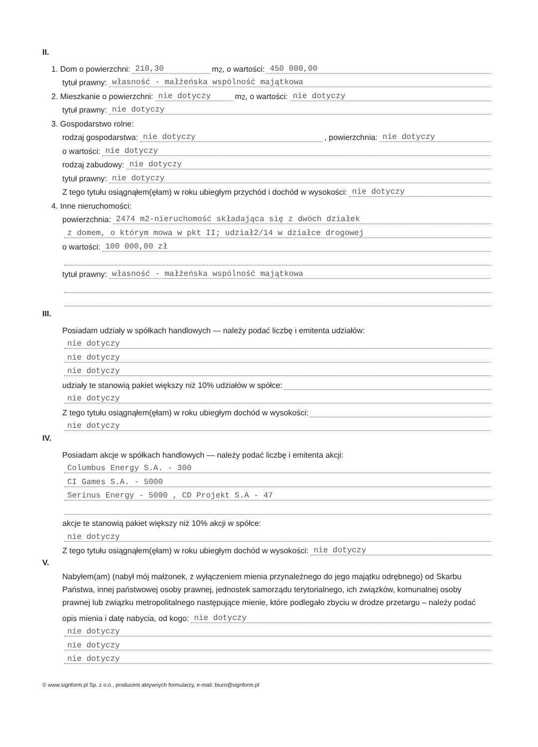II.
1. Dom o powierzchni: 210,30 m<sup>2</sup>, o wartości: 450 000,00
tytuł prawny: własność - małżeńska wspólność majątkowa
2. Mieszkanie o powierzchni: nie dotyczy m<sup>2</sup>, o wartości: nie dotyczy
tytuł prawny: nie dotyczy
3. Gospodarstwo rolne:
rodzaj gospodarstwa: nie dotyczy, powierzchnia: nie dotyczy
o wartości: nie dotyczy
rodzaj zabudowy: nie dotyczy
tytuł prawny: nie dotyczy
Z tego tytułu osiągnąłem(ęłam) w roku ubiegłym przychód i dochód w wysokości: nie dotyczy
4. Inne nieruchomości:
powierzchnia: 2474 m2-nieruchomość składająca się z dwóch działek
z domem, o którym mowa w pkt II; udział2/14 w działce drogowej
o wartości: 100 000,00 zł
tytuł prawny: własność - małżeńska wspólność majątkowa
III.
Posiadam udziały w spółkach handlowych — należy podać liczbę i emitenta udziałów:
nie dotyczy
nie dotyczy
nie dotyczy
udziały te stanowią pakiet większy niż 10% udziałów w spółce:
nie dotyczy
Z tego tytułu osiągnąłem(ęłam) w roku ubiegłym dochód w wysokości:
nie dotyczy
IV.
Posiadam akcje w spółkach handlowych — należy podać liczbę i emitenta akcji:
Columbus Energy S.A. - 300
CI Games S.A. - 5000
Serinus Energy - 5000 , CD Projekt S.A - 47
akcje te stanowią pakiet większy niż 10% akcji w spółce:
nie dotyczy
Z tego tytułu osiągnąłem(ęłam) w roku ubiegłym dochód w wysokości: nie dotyczy
V.
Nabyłem(am) (nabył mój małżonek, z wyłączeniem mienia przynależnego do jego majątku odrębnego) od Skarbu Państwa, innej państwowej osoby prawnej, jednostek samorządu terytorialnego, ich związków, komunalnej osoby prawnej lub związku metropolitalnego następujące mienie, które podlegało zbyciu w drodze przetargu – należy podać
opis mienia i datę nabycia, od kogo: nie dotyczy
nie dotyczy
nie dotyczy
nie dotyczy
© www.signform.pl Sp. z o.o., producent aktywnych formularzy, e-mail: biuro@signform.pl